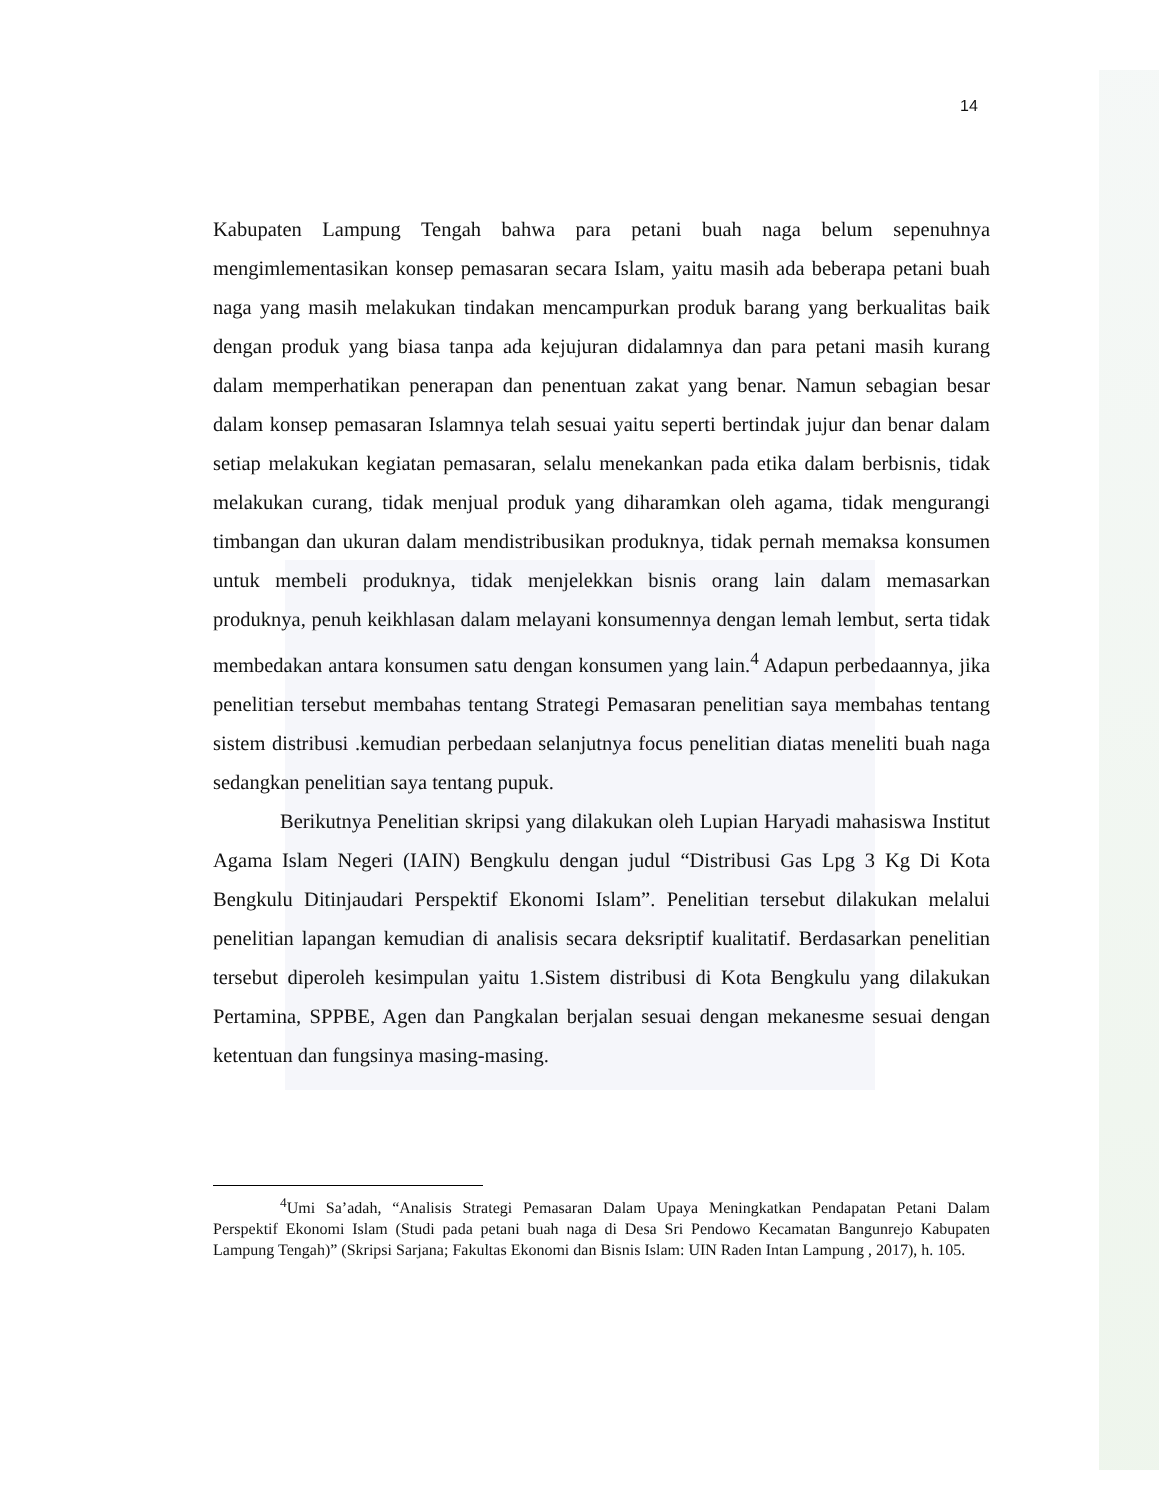14
Kabupaten Lampung Tengah bahwa para petani buah naga belum sepenuhnya mengimlementasikan konsep pemasaran secara Islam, yaitu masih ada beberapa petani buah naga yang masih melakukan tindakan mencampurkan produk barang yang berkualitas baik dengan produk yang biasa tanpa ada kejujuran didalamnya dan para petani masih kurang dalam memperhatikan penerapan dan penentuan zakat yang benar. Namun sebagian besar dalam konsep pemasaran Islamnya telah sesuai yaitu seperti bertindak jujur dan benar dalam setiap melakukan kegiatan pemasaran, selalu menekankan pada etika dalam berbisnis, tidak melakukan curang, tidak menjual produk yang diharamkan oleh agama, tidak mengurangi timbangan dan ukuran dalam mendistribusikan produknya, tidak pernah memaksa konsumen untuk membeli produknya, tidak menjelekkan bisnis orang lain dalam memasarkan produknya, penuh keikhlasan dalam melayani konsumennya dengan lemah lembut, serta tidak membedakan antara konsumen satu dengan konsumen yang lain.<sup>4</sup> Adapun perbedaannya, jika penelitian tersebut membahas tentang Strategi Pemasaran penelitian saya membahas tentang sistem distribusi .kemudian perbedaan selanjutnya focus penelitian diatas meneliti buah naga sedangkan penelitian saya tentang pupuk.
Berikutnya Penelitian skripsi yang dilakukan oleh Lupian Haryadi mahasiswa Institut Agama Islam Negeri (IAIN) Bengkulu dengan judul “Distribusi Gas Lpg 3 Kg Di Kota Bengkulu Ditinjaudari Perspektif Ekonomi Islam”. Penelitian tersebut dilakukan melalui penelitian lapangan kemudian di analisis secara deksriptif kualitatif. Berdasarkan penelitian tersebut diperoleh kesimpulan yaitu 1.Sistem distribusi di Kota Bengkulu yang dilakukan Pertamina, SPPBE, Agen dan Pangkalan berjalan sesuai dengan mekanesme sesuai dengan ketentuan dan fungsinya masing-masing.
<sup>4</sup> Umi Sa’adah, “Analisis Strategi Pemasaran Dalam Upaya Meningkatkan Pendapatan Petani Dalam Perspektif Ekonomi Islam (Studi pada petani buah naga di Desa Sri Pendowo Kecamatan Bangunrejo Kabupaten Lampung Tengah)” (Skripsi Sarjana; Fakultas Ekonomi dan Bisnis Islam: UIN Raden Intan Lampung , 2017), h. 105.